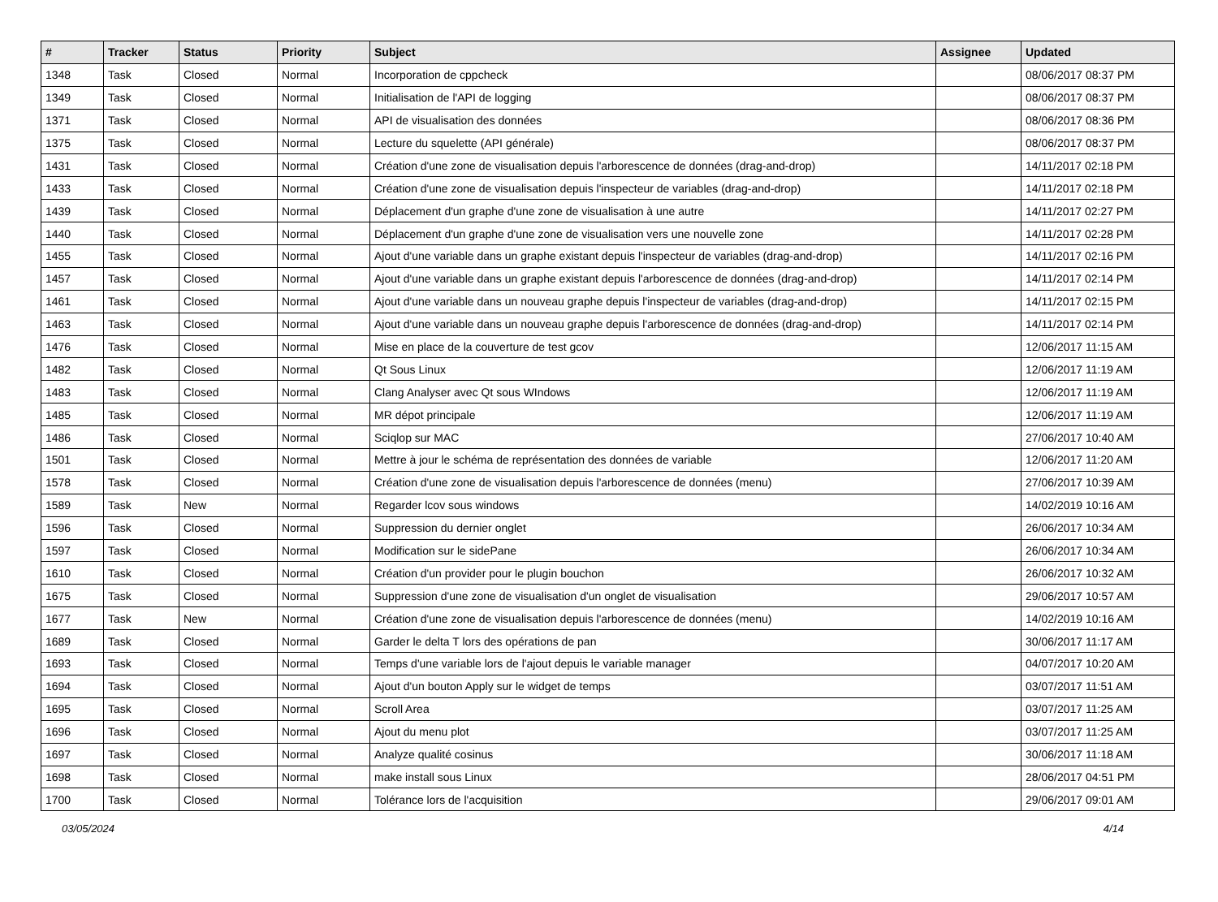| # | Tracker | Status | Priority | Subject | Assignee | Updated |
| --- | --- | --- | --- | --- | --- | --- |
| 1348 | Task | Closed | Normal | Incorporation de cppcheck | | 08/06/2017 08:37 PM |
| 1349 | Task | Closed | Normal | Initialisation de l'API de logging | | 08/06/2017 08:37 PM |
| 1371 | Task | Closed | Normal | API de visualisation des données | | 08/06/2017 08:36 PM |
| 1375 | Task | Closed | Normal | Lecture du squelette (API générale) | | 08/06/2017 08:37 PM |
| 1431 | Task | Closed | Normal | Création d'une zone de visualisation depuis l'arborescence de données (drag-and-drop) | | 14/11/2017 02:18 PM |
| 1433 | Task | Closed | Normal | Création d'une zone de visualisation depuis l'inspecteur de variables (drag-and-drop) | | 14/11/2017 02:18 PM |
| 1439 | Task | Closed | Normal | Déplacement d'un graphe d'une zone de visualisation à une autre | | 14/11/2017 02:27 PM |
| 1440 | Task | Closed | Normal | Déplacement d'un graphe d'une zone de visualisation vers une nouvelle zone | | 14/11/2017 02:28 PM |
| 1455 | Task | Closed | Normal | Ajout d'une variable dans un graphe existant depuis l'inspecteur de variables (drag-and-drop) | | 14/11/2017 02:16 PM |
| 1457 | Task | Closed | Normal | Ajout d'une variable dans un graphe existant depuis l'arborescence de données (drag-and-drop) | | 14/11/2017 02:14 PM |
| 1461 | Task | Closed | Normal | Ajout d'une variable dans un nouveau graphe depuis l'inspecteur de variables (drag-and-drop) | | 14/11/2017 02:15 PM |
| 1463 | Task | Closed | Normal | Ajout d'une variable dans un nouveau graphe depuis l'arborescence de données (drag-and-drop) | | 14/11/2017 02:14 PM |
| 1476 | Task | Closed | Normal | Mise en place de la couverture de test gcov | | 12/06/2017 11:15 AM |
| 1482 | Task | Closed | Normal | Qt Sous Linux | | 12/06/2017 11:19 AM |
| 1483 | Task | Closed | Normal | Clang Analyser avec Qt sous WIndows | | 12/06/2017 11:19 AM |
| 1485 | Task | Closed | Normal | MR dépot principale | | 12/06/2017 11:19 AM |
| 1486 | Task | Closed | Normal | Sciqlop sur MAC | | 27/06/2017 10:40 AM |
| 1501 | Task | Closed | Normal | Mettre à jour le schéma de représentation des données de variable | | 12/06/2017 11:20 AM |
| 1578 | Task | Closed | Normal | Création d'une zone de visualisation depuis l'arborescence de données (menu) | | 27/06/2017 10:39 AM |
| 1589 | Task | New | Normal | Regarder lcov sous windows | | 14/02/2019 10:16 AM |
| 1596 | Task | Closed | Normal | Suppression du dernier onglet | | 26/06/2017 10:34 AM |
| 1597 | Task | Closed | Normal | Modification sur le sidePane | | 26/06/2017 10:34 AM |
| 1610 | Task | Closed | Normal | Création d'un provider pour le plugin bouchon | | 26/06/2017 10:32 AM |
| 1675 | Task | Closed | Normal | Suppression d'une zone de visualisation d'un onglet de visualisation | | 29/06/2017 10:57 AM |
| 1677 | Task | New | Normal | Création d'une zone de visualisation depuis l'arborescence de données (menu) | | 14/02/2019 10:16 AM |
| 1689 | Task | Closed | Normal | Garder le delta T lors des opérations de pan | | 30/06/2017 11:17 AM |
| 1693 | Task | Closed | Normal | Temps d'une variable lors de l'ajout depuis le variable manager | | 04/07/2017 10:20 AM |
| 1694 | Task | Closed | Normal | Ajout d'un bouton Apply sur le widget de temps | | 03/07/2017 11:51 AM |
| 1695 | Task | Closed | Normal | Scroll Area | | 03/07/2017 11:25 AM |
| 1696 | Task | Closed | Normal | Ajout du menu plot | | 03/07/2017 11:25 AM |
| 1697 | Task | Closed | Normal | Analyze qualité cosinus | | 30/06/2017 11:18 AM |
| 1698 | Task | Closed | Normal | make install sous Linux | | 28/06/2017 04:51 PM |
| 1700 | Task | Closed | Normal | Tolérance lors de l'acquisition | | 29/06/2017 09:01 AM |
03/05/2024 4/14